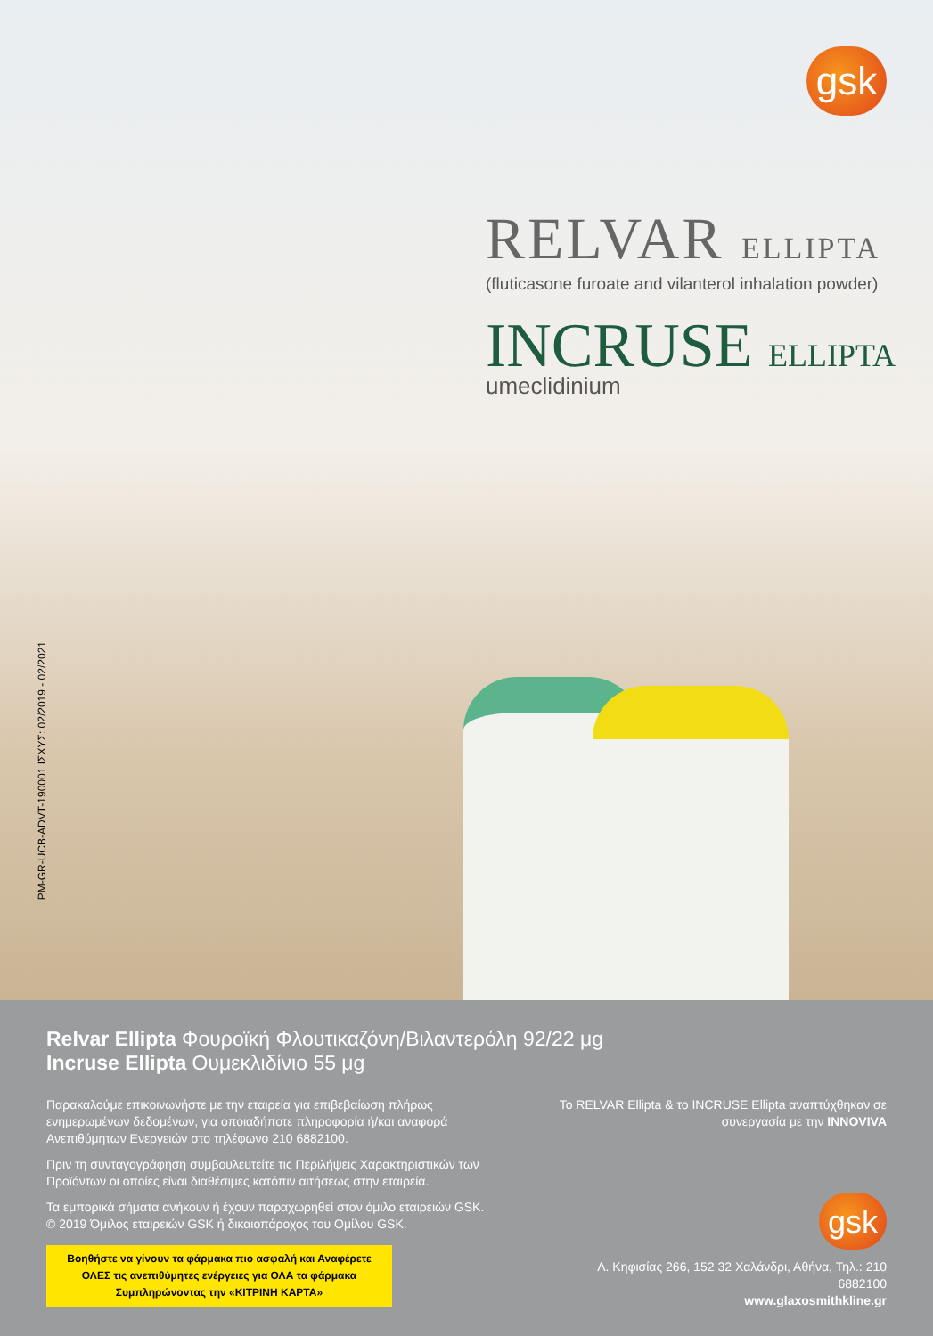gsk
RELVAR ELLIPTA
(fluticasone furoate and vilanterol inhalation powder)
INCRUSE ELLIPTA
umeclidinium
PM-GR-UCB-ADVT-190001 ΙΣΧΥΣ: 02/2019 - 02/2021
Relvar Ellipta Φουροϊκή Φλουτικαζόνη/Βιλαντερόλη 92/22 μg
Incruse Ellipta Ουμεκλιδίνιο 55 μg
Παρακαλούμε επικοινωνήστε με την εταιρεία για επιβεβαίωση πλήρως ενημερωμένων δεδομένων, για οποιαδήποτε πληροφορία ή/και αναφορά Ανεπιθύμητων Ενεργειών στο τηλέφωνο 210 6882100.
Πριν τη συνταγογράφηση συμβουλευτείτε τις Περιλήψεις Χαρακτηριστικών των Προϊόντων οι οποίες είναι διαθέσιμες κατόπιν αιτήσεως στην εταιρεία.
Τα εμπορικά σήματα ανήκουν ή έχουν παραχωρηθεί στον όμιλο εταιρειών GSK. © 2019 Όμιλος εταιρειών GSK ή δικαιοπάροχος του Ομίλου GSK.
Βοηθήστε να γίνουν τα φάρμακα πιο ασφαλή και Αναφέρετε ΟΛΕΣ τις ανεπιθύμητες ενέργειες για ΟΛΑ τα φάρμακα Συμπληρώνοντας την «ΚΙΤΡΙΝΗ ΚΑΡΤΑ»
Το RELVAR Ellipta & το INCRUSE Ellipta αναπτύχθηκαν σε συνεργασία με την INNOVIVA
gsk
Λ. Κηφισίας 266, 152 32 Χαλάνδρι, Αθήνα, Τηλ.: 210 6882100
www.glaxosmithkline.gr